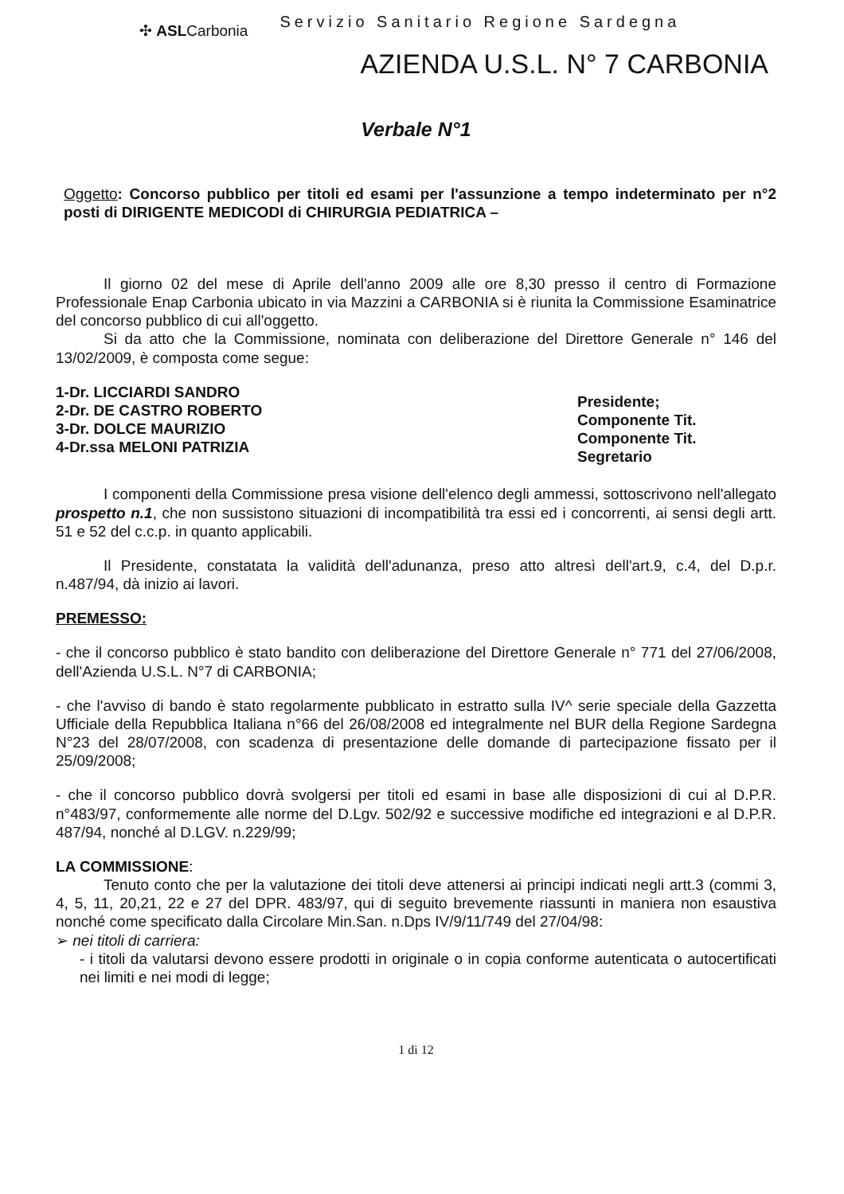✣ ASLCarbonia
Servizio Sanitario Regione Sardegna
AZIENDA U.S.L. N° 7 CARBONIA
Verbale N°1
Oggetto: Concorso pubblico per titoli ed esami per l'assunzione a tempo indeterminato per n°2 posti di DIRIGENTE MEDICODI di CHIRURGIA PEDIATRICA –
Il giorno 02 del mese di Aprile dell'anno 2009 alle ore 8,30 presso il centro di Formazione Professionale Enap Carbonia ubicato in via Mazzini a CARBONIA si è riunita la Commissione Esaminatrice del concorso pubblico di cui all'oggetto.
Si da atto che la Commissione, nominata con deliberazione del Direttore Generale n° 146 del 13/02/2009, è composta come segue:
1-Dr. LICCIARDI SANDRO
2-Dr. DE CASTRO ROBERTO
3-Dr. DOLCE MAURIZIO
4-Dr.ssa MELONI PATRIZIA
Presidente;
Componente Tit.
Componente Tit.
Segretario
I componenti della Commissione presa visione dell'elenco degli ammessi, sottoscrivono nell'allegato prospetto n.1, che non sussistono situazioni di incompatibilità tra essi ed i concorrenti, ai sensi degli artt. 51 e 52 del c.c.p. in quanto applicabili.
Il Presidente, constatata la validità dell'adunanza, preso atto altresì dell'art.9, c.4, del D.p.r. n.487/94, dà inizio ai lavori.
PREMESSO:
- che il concorso pubblico è stato bandito con deliberazione del Direttore Generale n° 771 del 27/06/2008, dell'Azienda U.S.L. N°7 di CARBONIA;
- che l'avviso di bando è stato regolarmente pubblicato in estratto sulla IV^ serie speciale della Gazzetta Ufficiale della Repubblica Italiana n°66 del 26/08/2008 ed integralmente nel BUR della Regione Sardegna N°23 del 28/07/2008, con scadenza di presentazione delle domande di partecipazione fissato per il 25/09/2008;
- che il concorso pubblico dovrà svolgersi per titoli ed esami in base alle disposizioni di cui al D.P.R. n°483/97, conformemente alle norme del D.Lgv. 502/92 e successive modifiche ed integrazioni e al D.P.R. 487/94, nonché al D.LGV. n.229/99;
LA COMMISSIONE:
Tenuto conto che per la valutazione dei titoli deve attenersi ai principi indicati negli artt.3 (commi 3, 4, 5, 11, 20,21, 22 e 27 del DPR. 483/97, qui di seguito brevemente riassunti in maniera non esaustiva nonché come specificato dalla Circolare Min.San. n.Dps IV/9/11/749 del 27/04/98:
➢ nei titoli di carriera:
- i titoli da valutarsi devono essere prodotti in originale o in copia conforme autenticata o autocertificati nei limiti e nei modi di legge;
1 di 12